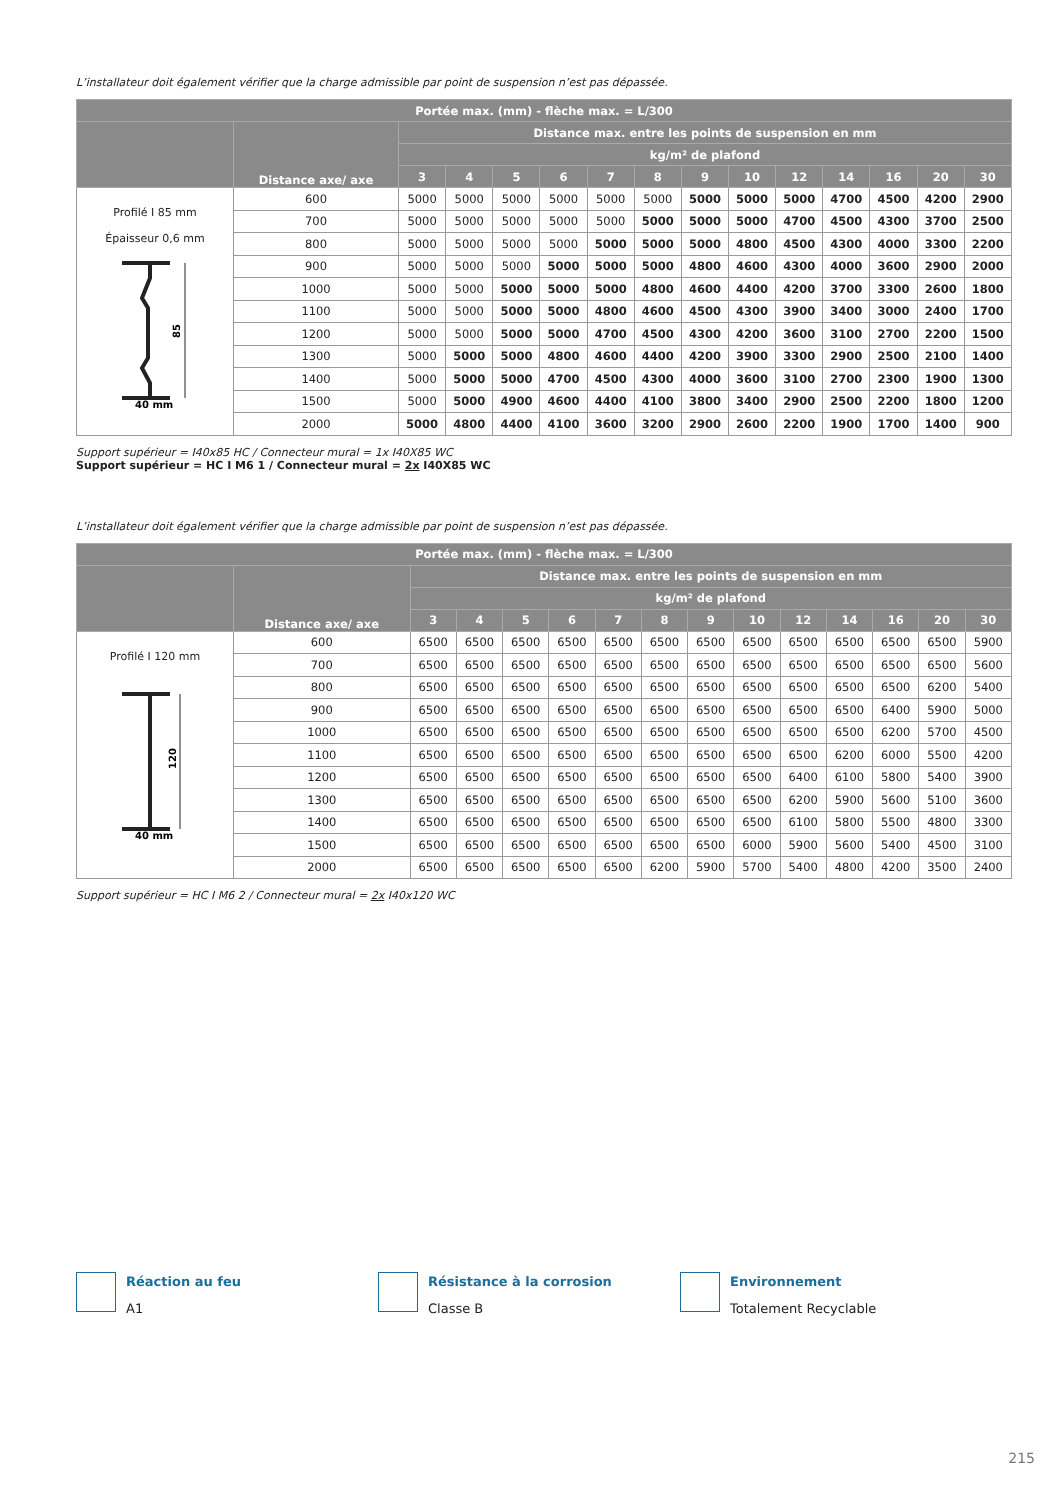L’installateur doit également vérifier que la charge admissible par point de suspension n’est pas dépassée.
| Portée max. (mm) - flèche max. = L/300 | | | | | | | | | | | | | | |
| --- | --- | --- | --- | --- | --- | --- | --- | --- | --- | --- | --- | --- | --- | --- |
| | Distance axe/ axe | Distance max. entre les points de suspension en mm | | | | | | | | | | | | |
| | | kg/m² de plafond | | | | | | | | | | | | |
| | | 3 | 4 | 5 | 6 | 7 | 8 | 9 | 10 | 12 | 14 | 16 | 20 | 30 |
| Profilé I 85 mm Épaisseur 0,6 mm 85 40 mm | 600 | 5000 | 5000 | 5000 | 5000 | 5000 | 5000 | 5000 | 5000 | 5000 | 4700 | 4500 | 4200 | 2900 |
| | 700 | 5000 | 5000 | 5000 | 5000 | 5000 | 5000 | 5000 | 5000 | 4700 | 4500 | 4300 | 3700 | 2500 |
| | 800 | 5000 | 5000 | 5000 | 5000 | 5000 | 5000 | 5000 | 4800 | 4500 | 4300 | 4000 | 3300 | 2200 |
| | 900 | 5000 | 5000 | 5000 | 5000 | 5000 | 5000 | 4800 | 4600 | 4300 | 4000 | 3600 | 2900 | 2000 |
| | 1000 | 5000 | 5000 | 5000 | 5000 | 5000 | 4800 | 4600 | 4400 | 4200 | 3700 | 3300 | 2600 | 1800 |
| | 1100 | 5000 | 5000 | 5000 | 5000 | 4800 | 4600 | 4500 | 4300 | 3900 | 3400 | 3000 | 2400 | 1700 |
| | 1200 | 5000 | 5000 | 5000 | 5000 | 4700 | 4500 | 4300 | 4200 | 3600 | 3100 | 2700 | 2200 | 1500 |
| | 1300 | 5000 | 5000 | 5000 | 4800 | 4600 | 4400 | 4200 | 3900 | 3300 | 2900 | 2500 | 2100 | 1400 |
| | 1400 | 5000 | 5000 | 5000 | 4700 | 4500 | 4300 | 4000 | 3600 | 3100 | 2700 | 2300 | 1900 | 1300 |
| | 1500 | 5000 | 5000 | 4900 | 4600 | 4400 | 4100 | 3800 | 3400 | 2900 | 2500 | 2200 | 1800 | 1200 |
| | 2000 | 5000 | 4800 | 4400 | 4100 | 3600 | 3200 | 2900 | 2600 | 2200 | 1900 | 1700 | 1400 | 900 |
Support supérieur = I40x85 HC / Connecteur mural = 1x I40X85 WC
Support supérieur = HC I M6 1 / Connecteur mural = 2x I40X85 WC
L’installateur doit également vérifier que la charge admissible par point de suspension n’est pas dépassée.
| Portée max. (mm) - flèche max. = L/300 | | | | | | | | | | | | | | |
| --- | --- | --- | --- | --- | --- | --- | --- | --- | --- | --- | --- | --- | --- | --- |
| | Distance axe/ axe | Distance max. entre les points de suspension en mm | | | | | | | | | | | | |
| | | kg/m² de plafond | | | | | | | | | | | | |
| | | 3 | 4 | 5 | 6 | 7 | 8 | 9 | 10 | 12 | 14 | 16 | 20 | 30 |
| Profilé I 120 mm 120 40 mm | 600 | 6500 | 6500 | 6500 | 6500 | 6500 | 6500 | 6500 | 6500 | 6500 | 6500 | 6500 | 6500 | 5900 |
| | 700 | 6500 | 6500 | 6500 | 6500 | 6500 | 6500 | 6500 | 6500 | 6500 | 6500 | 6500 | 6500 | 5600 |
| | 800 | 6500 | 6500 | 6500 | 6500 | 6500 | 6500 | 6500 | 6500 | 6500 | 6500 | 6500 | 6200 | 5400 |
| | 900 | 6500 | 6500 | 6500 | 6500 | 6500 | 6500 | 6500 | 6500 | 6500 | 6500 | 6400 | 5900 | 5000 |
| | 1000 | 6500 | 6500 | 6500 | 6500 | 6500 | 6500 | 6500 | 6500 | 6500 | 6500 | 6200 | 5700 | 4500 |
| | 1100 | 6500 | 6500 | 6500 | 6500 | 6500 | 6500 | 6500 | 6500 | 6500 | 6200 | 6000 | 5500 | 4200 |
| | 1200 | 6500 | 6500 | 6500 | 6500 | 6500 | 6500 | 6500 | 6500 | 6400 | 6100 | 5800 | 5400 | 3900 |
| | 1300 | 6500 | 6500 | 6500 | 6500 | 6500 | 6500 | 6500 | 6500 | 6200 | 5900 | 5600 | 5100 | 3600 |
| | 1400 | 6500 | 6500 | 6500 | 6500 | 6500 | 6500 | 6500 | 6500 | 6100 | 5800 | 5500 | 4800 | 3300 |
| | 1500 | 6500 | 6500 | 6500 | 6500 | 6500 | 6500 | 6500 | 6000 | 5900 | 5600 | 5400 | 4500 | 3100 |
| | 2000 | 6500 | 6500 | 6500 | 6500 | 6500 | 6200 | 5900 | 5700 | 5400 | 4800 | 4200 | 3500 | 2400 |
Support supérieur = HC I M6 2 / Connecteur mural = 2x I40x120 WC
Réaction au feu
A1
Résistance à la corrosion
Classe B
Environnement
Totalement Recyclable
215